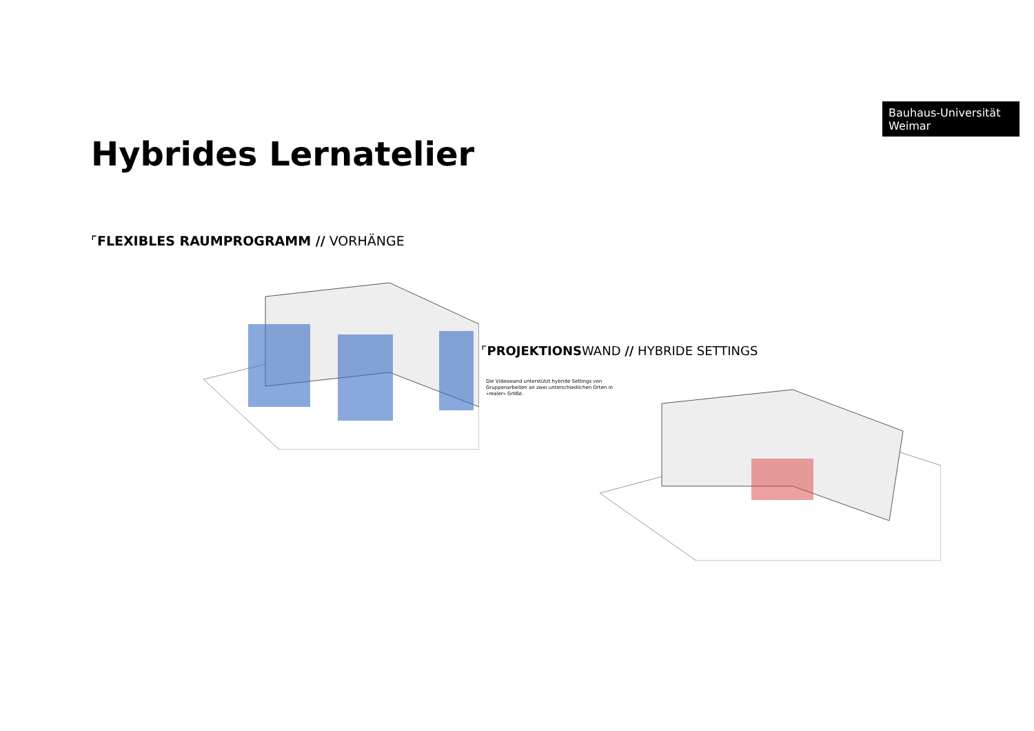Bauhaus-Universität
Weimar
Hybrides Lernatelier
⌜FLEXIBLES RAUMPROGRAMM // VORHÄNGE
⌜PROJEKTIONSWAND // HYBRIDE SETTINGS
Die Videowand unterstützt hybride Settings von Gruppenarbeiten an zwei unterschiedlichen Orten in »realer« Größe.